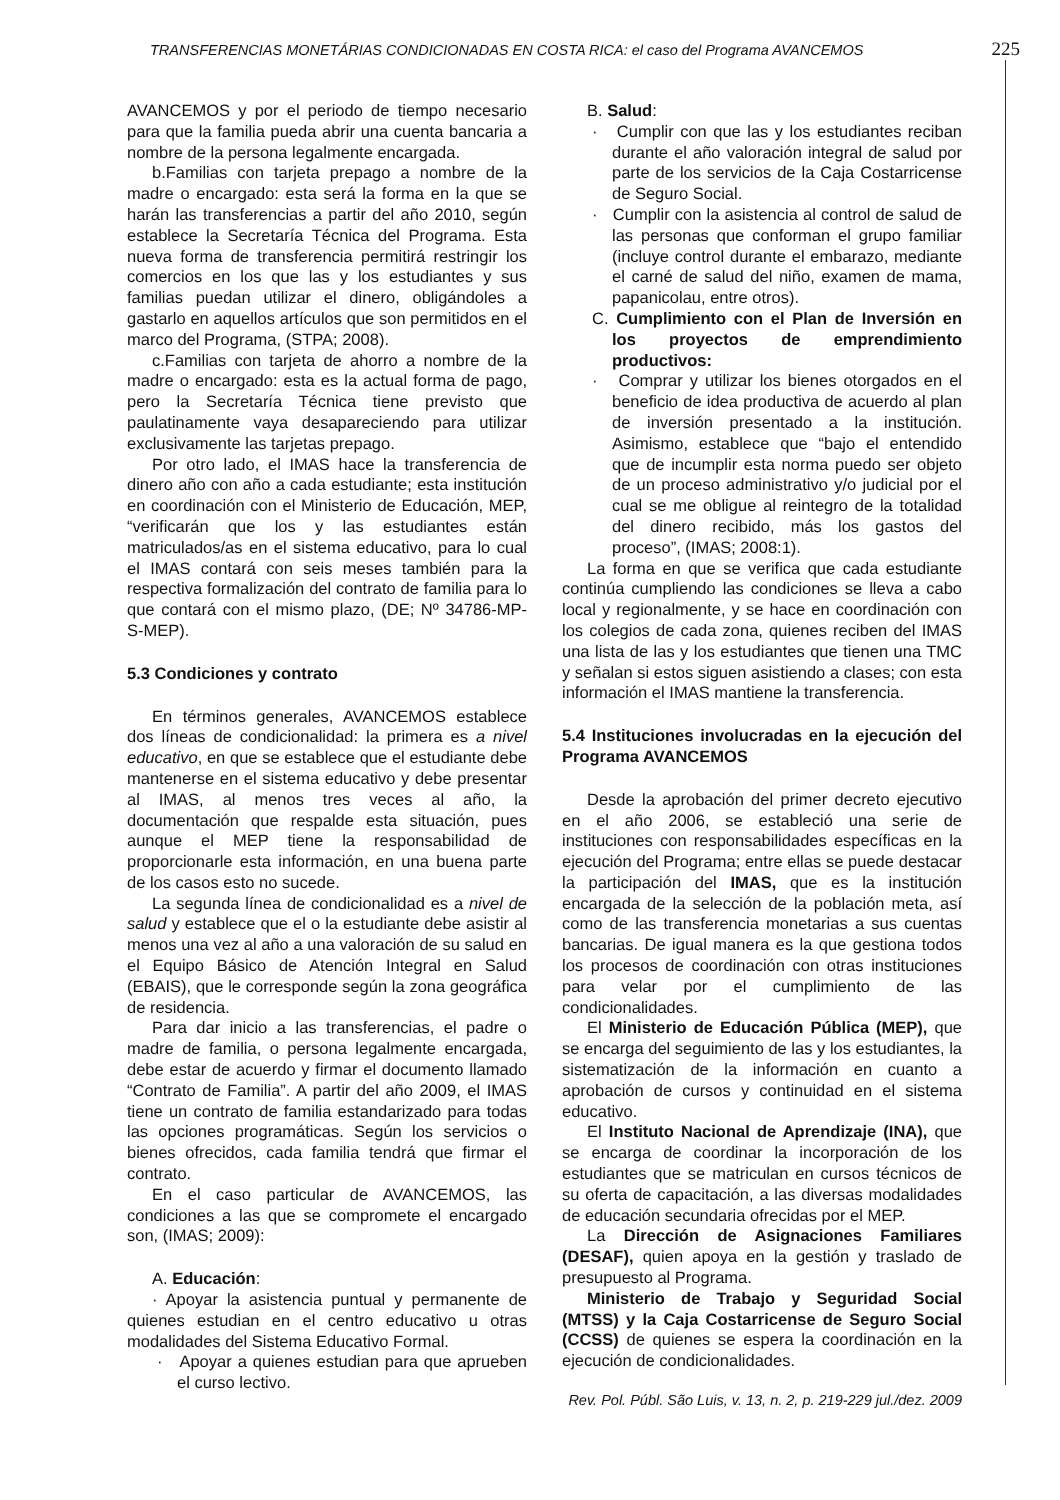TRANSFERENCIAS MONETÁRIAS CONDICIONADAS EN COSTA RICA: el caso del Programa AVANCEMOS 225
AVANCEMOS y por el periodo de tiempo necesario para que la familia pueda abrir una cuenta bancaria a nombre de la persona legalmente encargada.
b.Familias con tarjeta prepago a nombre de la madre o encargado: esta será la forma en la que se harán las transferencias a partir del año 2010, según establece la Secretaría Técnica del Programa. Esta nueva forma de transferencia permitirá restringir los comercios en los que las y los estudiantes y sus familias puedan utilizar el dinero, obligándoles a gastarlo en aquellos artículos que son permitidos en el marco del Programa, (STPA; 2008).
c.Familias con tarjeta de ahorro a nombre de la madre o encargado: esta es la actual forma de pago, pero la Secretaría Técnica tiene previsto que paulatinamente vaya desapareciendo para utilizar exclusivamente las tarjetas prepago.
Por otro lado, el IMAS hace la transferencia de dinero año con año a cada estudiante; esta institución en coordinación con el Ministerio de Educación, MEP, “verificarán que los y las estudiantes están matriculados/as en el sistema educativo, para lo cual el IMAS contará con seis meses también para la respectiva formalización del contrato de familia para lo que contará con el mismo plazo, (DE; Nº 34786-MP-S-MEP).
5.3 Condiciones y contrato
En términos generales, AVANCEMOS establece dos líneas de condicionalidad: la primera es a nivel educativo, en que se establece que el estudiante debe mantenerse en el sistema educativo y debe presentar al IMAS, al menos tres veces al año, la documentación que respalde esta situación, pues aunque el MEP tiene la responsabilidad de proporcionarle esta información, en una buena parte de los casos esto no sucede.
La segunda línea de condicionalidad es a nivel de salud y establece que el o la estudiante debe asistir al menos una vez al año a una valoración de su salud en el Equipo Básico de Atención Integral en Salud (EBAIS), que le corresponde según la zona geográfica de residencia.
Para dar inicio a las transferencias, el padre o madre de familia, o persona legalmente encargada, debe estar de acuerdo y firmar el documento llamado “Contrato de Familia”. A partir del año 2009, el IMAS tiene un contrato de familia estandarizado para todas las opciones programáticas. Según los servicios o bienes ofrecidos, cada familia tendrá que firmar el contrato.
En el caso particular de AVANCEMOS, las condiciones a las que se compromete el encargado son, (IMAS; 2009):
A. Educación:
· Apoyar la asistencia puntual y permanente de quienes estudian en el centro educativo u otras modalidades del Sistema Educativo Formal.
· Apoyar a quienes estudian para que aprueben el curso lectivo.
B. Salud:
· Cumplir con que las y los estudiantes reciban durante el año valoración integral de salud por parte de los servicios de la Caja Costarricense de Seguro Social.
· Cumplir con la asistencia al control de salud de las personas que conforman el grupo familiar (incluye control durante el embarazo, mediante el carné de salud del niño, examen de mama, papanicolau, entre otros).
C. Cumplimiento con el Plan de Inversión en los proyectos de emprendimiento productivos:
· Comprar y utilizar los bienes otorgados en el beneficio de idea productiva de acuerdo al plan de inversión presentado a la institución. Asimismo, establece que “bajo el entendido que de incumplir esta norma puedo ser objeto de un proceso administrativo y/o judicial por el cual se me obligue al reintegro de la totalidad del dinero recibido, más los gastos del proceso”, (IMAS; 2008:1).
La forma en que se verifica que cada estudiante continúa cumpliendo las condiciones se lleva a cabo local y regionalmente, y se hace en coordinación con los colegios de cada zona, quienes reciben del IMAS una lista de las y los estudiantes que tienen una TMC y señalan si estos siguen asistiendo a clases; con esta información el IMAS mantiene la transferencia.
5.4 Instituciones involucradas en la ejecución del Programa AVANCEMOS
Desde la aprobación del primer decreto ejecutivo en el año 2006, se estableció una serie de instituciones con responsabilidades específicas en la ejecución del Programa; entre ellas se puede destacar la participación del IMAS, que es la institución encargada de la selección de la población meta, así como de las transferencia monetarias a sus cuentas bancarias. De igual manera es la que gestiona todos los procesos de coordinación con otras instituciones para velar por el cumplimiento de las condicionalidades.
El Ministerio de Educación Pública (MEP), que se encarga del seguimiento de las y los estudiantes, la sistematización de la información en cuanto a aprobación de cursos y continuidad en el sistema educativo.
El Instituto Nacional de Aprendizaje (INA), que se encarga de coordinar la incorporación de los estudiantes que se matriculan en cursos técnicos de su oferta de capacitación, a las diversas modalidades de educación secundaria ofrecidas por el MEP.
La Dirección de Asignaciones Familiares (DESAF), quien apoya en la gestión y traslado de presupuesto al Programa.
Ministerio de Trabajo y Seguridad Social (MTSS) y la Caja Costarricense de Seguro Social (CCSS) de quienes se espera la coordinación en la ejecución de condicionalidades.
Rev. Pol. Públ. São Luis, v. 13, n. 2, p. 219-229 jul./dez. 2009